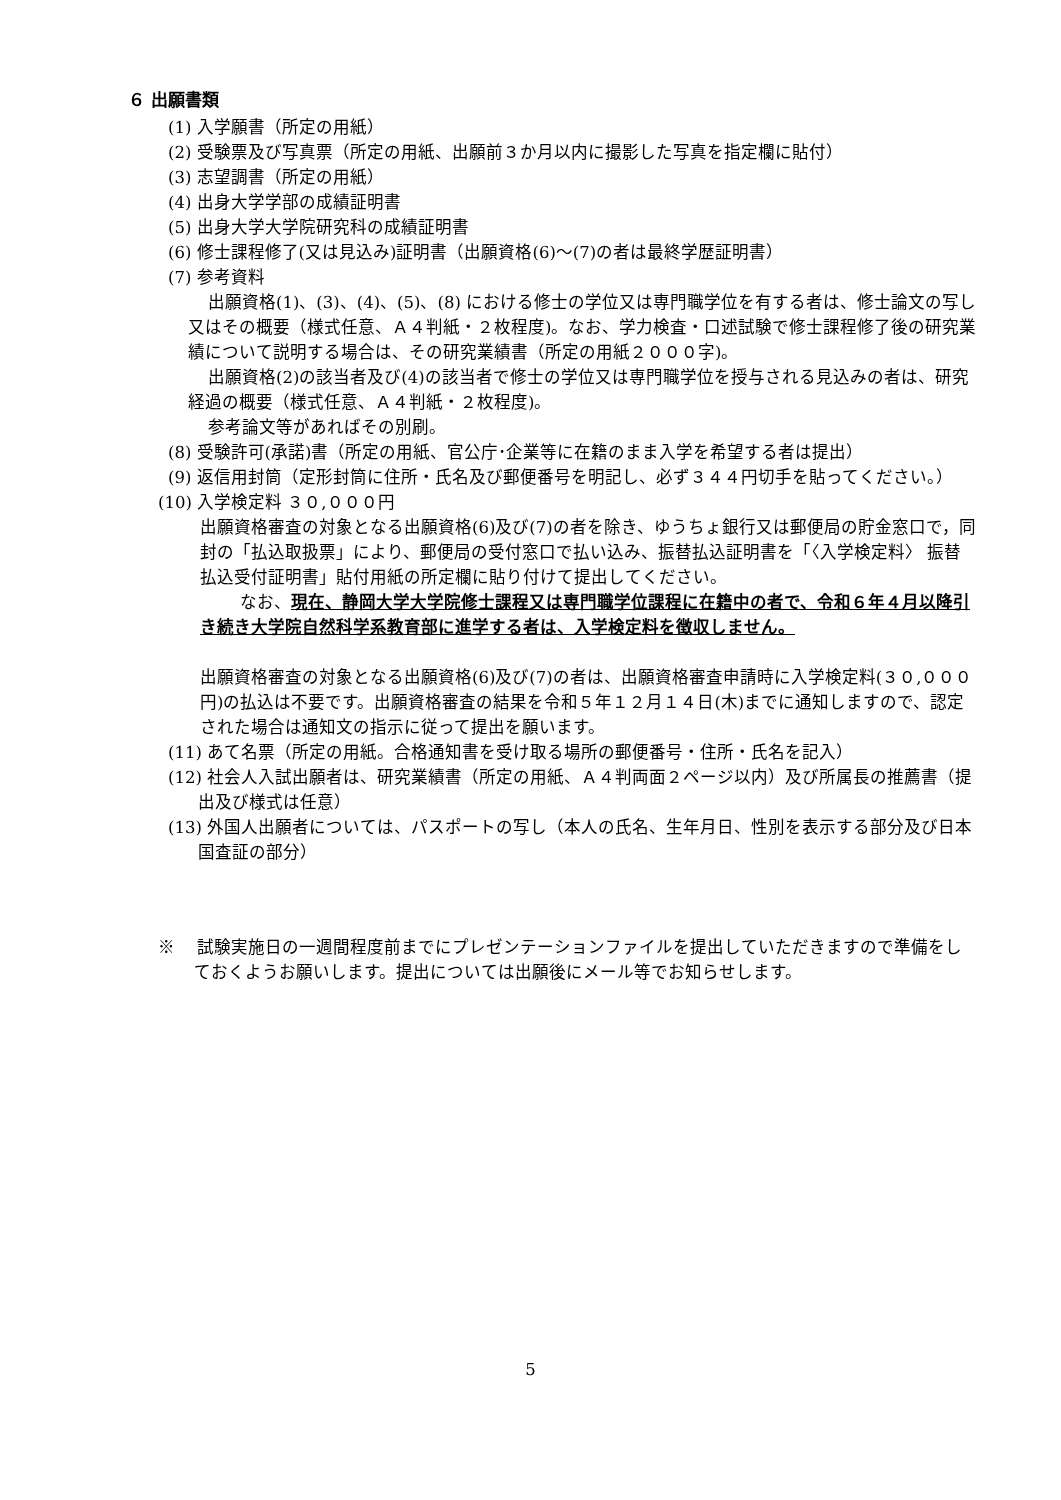６ 出願書類
(1) 入学願書（所定の用紙）
(2) 受験票及び写真票（所定の用紙、出願前３か月以内に撮影した写真を指定欄に貼付）
(3) 志望調書（所定の用紙）
(4) 出身大学学部の成績証明書
(5) 出身大学大学院研究科の成績証明書
(6) 修士課程修了(又は見込み)証明書（出願資格(6)～(7)の者は最終学歴証明書）
(7) 参考資料
出願資格(1)、(3)、(4)、(5)、(8) における修士の学位又は専門職学位を有する者は、修士論文の写し又はその概要（様式任意、Ａ４判紙・２枚程度)。なお、学力検査・口述試験で修士課程修了後の研究業績について説明する場合は、その研究業績書（所定の用紙２０００字)。
出願資格(2)の該当者及び(4)の該当者で修士の学位又は専門職学位を授与される見込みの者は、研究経過の概要（様式任意、Ａ４判紙・２枚程度)。
参考論文等があればその別刷。
(8) 受験許可(承諾)書（所定の用紙、官公庁･企業等に在籍のまま入学を希望する者は提出）
(9) 返信用封筒（定形封筒に住所・氏名及び郵便番号を明記し、必ず３４４円切手を貼ってください。）
(10) 入学検定料 ３０,０００円
出願資格審査の対象となる出願資格(6)及び(7)の者を除き、ゆうちょ銀行又は郵便局の貯金窓口で，同封の「払込取扱票」により、郵便局の受付窓口で払い込み、振替払込証明書を「〈入学検定料〉 振替払込受付証明書」貼付用紙の所定欄に貼り付けて提出してください。
なお、現在、静岡大学大学院修士課程又は専門職学位課程に在籍中の者で、令和６年４月以降引き続き大学院自然科学系教育部に進学する者は、入学検定料を徴収しません。
出願資格審査の対象となる出願資格(6)及び(7)の者は、出願資格審査申請時に入学検定料(３０,０００円)の払込は不要です。出願資格審査の結果を令和５年１２月１４日(木)までに通知しますので、認定された場合は通知文の指示に従って提出を願います。
(11) あて名票（所定の用紙。合格通知書を受け取る場所の郵便番号・住所・氏名を記入）
(12) 社会人入試出願者は、研究業績書（所定の用紙、Ａ４判両面２ページ以内）及び所属長の推薦書（提出及び様式は任意）
(13) 外国人出願者については、パスポートの写し（本人の氏名、生年月日、性別を表示する部分及び日本国査証の部分）
※　 試験実施日の一週間程度前までにプレゼンテーションファイルを提出していただきますので準備をしておくようお願いします。提出については出願後にメール等でお知らせします。
5